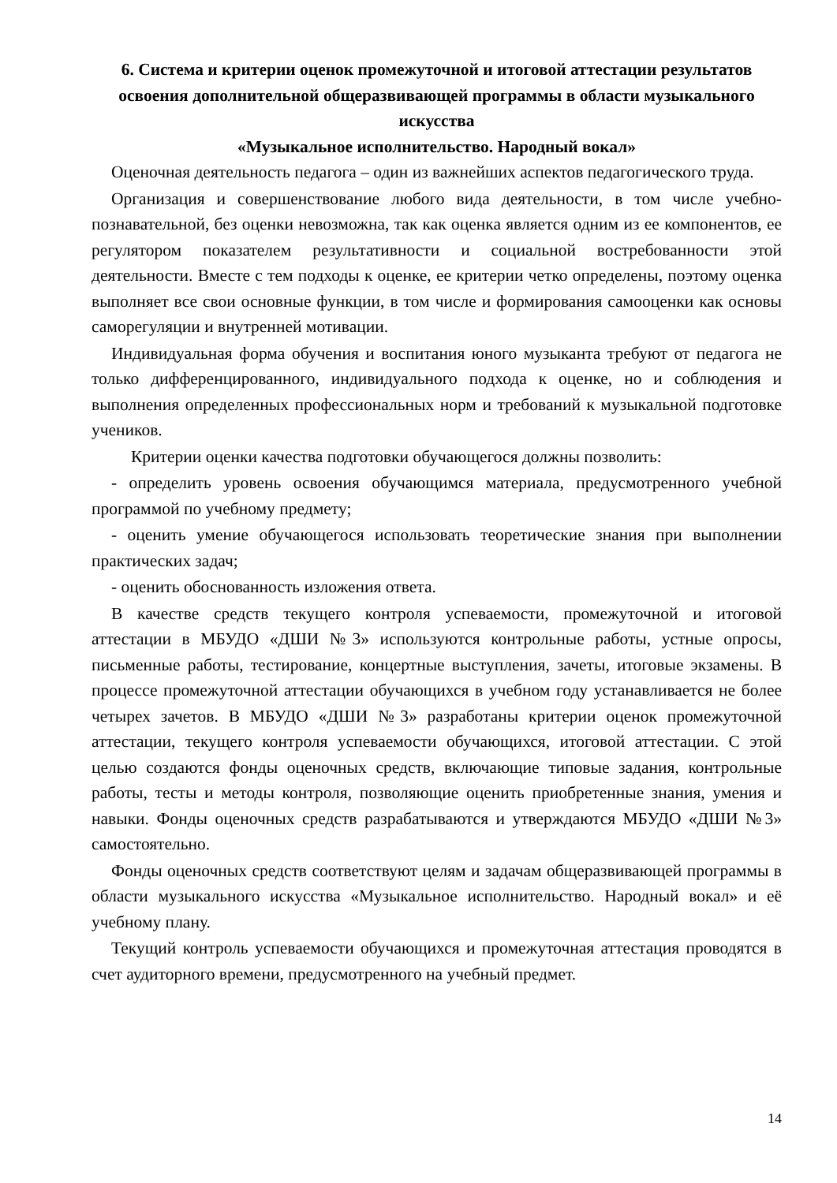6. Система и критерии оценок промежуточной и итоговой аттестации результатов освоения дополнительной общеразвивающей программы в области музыкального искусства
«Музыкальное исполнительство. Народный вокал»
Оценочная деятельность педагога – один из важнейших аспектов педагогического труда.
Организация и совершенствование любого вида деятельности, в том числе учебно-познавательной, без оценки невозможна, так как оценка является одним из ее компонентов, ее регулятором показателем результативности и социальной востребованности этой деятельности. Вместе с тем подходы к оценке, ее критерии четко определены, поэтому оценка выполняет все свои основные функции, в том числе и формирования самооценки как основы саморегуляции и внутренней мотивации.
Индивидуальная форма обучения и воспитания юного музыканта требуют от педагога не только дифференцированного, индивидуального подхода к оценке, но и соблюдения и выполнения определенных профессиональных норм и требований к музыкальной подготовке учеников.
Критерии оценки качества подготовки обучающегося должны позволить:
- определить уровень освоения обучающимся материала, предусмотренного учебной программой по учебному предмету;
- оценить умение обучающегося использовать теоретические знания при выполнении практических задач;
- оценить обоснованность изложения ответа.
В качестве средств текущего контроля успеваемости, промежуточной и итоговой аттестации в МБУДО «ДШИ №3» используются контрольные работы, устные опросы, письменные работы, тестирование, концертные выступления, зачеты, итоговые экзамены. В процессе промежуточной аттестации обучающихся в учебном году устанавливается не более четырех зачетов. В МБУДО «ДШИ №3» разработаны критерии оценок промежуточной аттестации, текущего контроля успеваемости обучающихся, итоговой аттестации. С этой целью создаются фонды оценочных средств, включающие типовые задания, контрольные работы, тесты и методы контроля, позволяющие оценить приобретенные знания, умения и навыки. Фонды оценочных средств разрабатываются и утверждаются МБУДО «ДШИ №3» самостоятельно.
Фонды оценочных средств соответствуют целям и задачам общеразвивающей программы в области музыкального искусства «Музыкальное исполнительство. Народный вокал» и её учебному плану.
Текущий контроль успеваемости обучающихся и промежуточная аттестация проводятся в счет аудиторного времени, предусмотренного на учебный предмет.
14